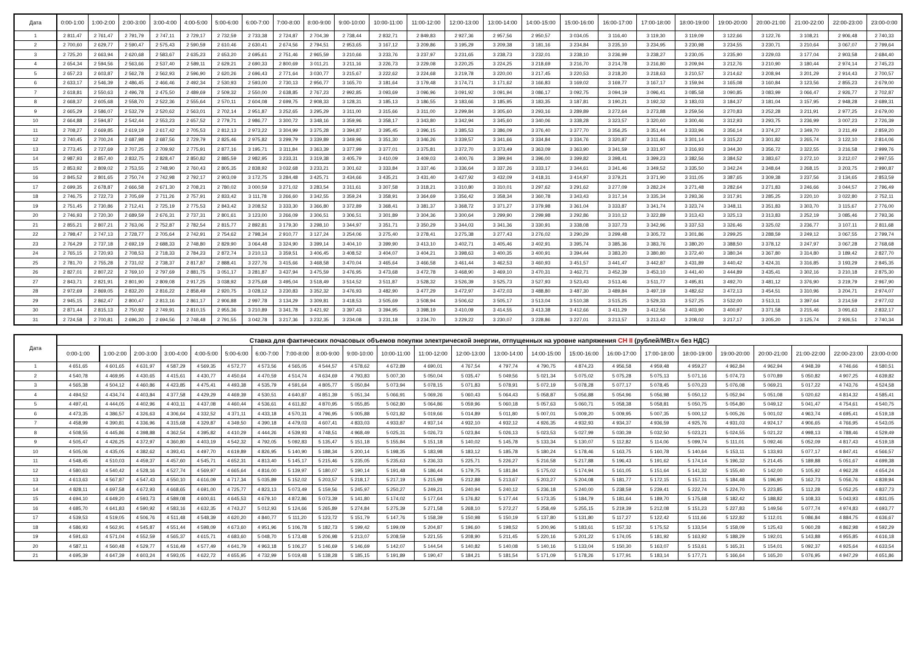| Дата | 0:00-1:00 | 1:00-2:00 | 2:00-3:00 | 3:00-4:00 | 4:00-5:00 | 5:00-6:00 | 6:00-7:00 | 7:00-8:00 | 8:00-9:00 | 9:00-10:00 | 10:00-11:00 | 11:00-12:00 | 12:00-13:00 | 13:00-14:00 | 14:00-15:00 | 15:00-16:00 | 16:00-17:00 | 17:00-18:00 | 18:00-19:00 | 19:00-20:00 | 20:00-21:00 | 21:00-22:00 | 22:00-23:00 | 23:00-0:00 |
| --- | --- | --- | --- | --- | --- | --- | --- | --- | --- | --- | --- | --- | --- | --- | --- | --- | --- | --- | --- | --- | --- | --- | --- | --- |
| 1 | 2 811,47 | 2 761,47 | 2 791,79 | 2 747,11 | 2 729,17 | 2 732,59 | 2 733,38 | 2 724,87 | 2 704,39 | 2 738,44 | 2 832,71 | 2 849,83 | 2 927,36 | 2 957,56 | 2 950,57 | 3 034,05 | 3 116,40 | 3 119,30 | 3 119,09 | 3 122,66 | 3 122,76 | 3 108,21 | 2 906,48 | 2 740,33 |
| 2 | 2 700,60 | 2 629,77 | 2 590,47 | 2 575,43 | 2 590,59 | 2 610,46 | 2 630,41 | 2 674,56 | 2 794,51 | 2 953,65 | 3 167,12 | 3 209,86 | 3 195,29 | 3 209,38 | 3 181,16 | 3 234,84 | 3 235,10 | 3 234,95 | 3 230,98 | 3 234,55 | 3 230,71 | 3 210,64 | 3 067,07 | 2 799,64 |
| 3 | 2 725,20 | 2 663,94 | 2 620,68 | 2 583,67 | 2 635,23 | 2 653,20 | 2 695,61 | 2 751,46 | 2 965,59 | 3 210,66 | 3 233,76 | 3 237,97 | 3 231,65 | 3 238,73 | 3 232,01 | 3 238,10 | 3 236,99 | 3 238,27 | 3 230,05 | 3 235,90 | 3 229,03 | 3 177,04 | 2 903,58 | 2 684,40 |
| 4 | 2 654,34 | 2 594,56 | 2 563,66 | 2 537,40 | 2 589,11 | 2 629,21 | 2 690,33 | 2 800,69 | 3 011,21 | 3 211,16 | 3 226,73 | 3 229,08 | 3 220,25 | 3 224,25 | 3 218,69 | 3 216,70 | 3 214,78 | 3 216,80 | 3 209,94 | 3 212,76 | 3 210,90 | 3 180,44 | 2 974,14 | 2 745,23 |
| 5 | 2 657,23 | 2 603,87 | 2 562,78 | 2 562,93 | 2 596,90 | 2 620,26 | 2 696,43 | 2 771,64 | 3 030,77 | 3 215,67 | 3 222,62 | 3 224,68 | 3 219,78 | 3 220,00 | 3 217,45 | 3 220,53 | 3 218,20 | 3 218,63 | 3 210,57 | 3 214,62 | 3 208,94 | 3 201,29 | 2 914,43 | 2 700,57 |
| 6 | 2 633,17 | 2 546,39 | 2 486,45 | 2 466,46 | 2 492,34 | 2 530,93 | 2 593,00 | 2 730,13 | 2 956,77 | 3 165,70 | 3 181,64 | 3 179,48 | 3 174,71 | 3 171,62 | 3 166,83 | 3 169,02 | 3 169,77 | 3 167,17 | 3 159,94 | 3 165,08 | 3 160,84 | 3 123,56 | 2 855,23 | 2 679,00 |
| 7 | 2 618,81 | 2 550,63 | 2 496,78 | 2 475,50 | 2 489,69 | 2 509,32 | 2 550,00 | 2 638,85 | 2 767,23 | 2 992,85 | 3 093,69 | 3 096,96 | 3 091,92 | 3 091,94 | 3 086,17 | 3 092,75 | 3 094,19 | 3 096,41 | 3 085,58 | 3 090,85 | 3 083,99 | 3 066,47 | 2 926,77 | 2 702,87 |
| 8 | 2 668,37 | 2 605,68 | 2 558,70 | 2 522,36 | 2 555,64 | 2 570,11 | 2 604,08 | 2 699,75 | 2 908,33 | 3 128,31 | 3 185,13 | 3 186,55 | 3 183,66 | 3 185,95 | 3 183,35 | 3 187,81 | 3 190,21 | 3 192,32 | 3 183,03 | 3 184,37 | 3 181,04 | 3 157,95 | 2 948,28 | 2 689,31 |
| 9 | 2 665,29 | 2 586,07 | 2 532,79 | 2 520,62 | 2 563,01 | 2 702,14 | 2 951,87 | 3 252,65 | 3 295,29 | 3 311,00 | 3 315,66 | 3 311,00 | 3 299,84 | 3 305,60 | 3 293,16 | 3 289,89 | 3 272,64 | 3 273,88 | 3 259,56 | 3 270,83 | 3 252,28 | 3 211,91 | 2 977,25 | 2 679,00 |
| 10 | 2 664,88 | 2 594,87 | 2 542,44 | 2 553,23 | 2 657,52 | 2 779,71 | 2 986,77 | 3 300,72 | 3 348,16 | 3 359,96 | 3 358,17 | 3 343,80 | 3 342,94 | 3 345,60 | 3 340,06 | 3 338,28 | 3 323,57 | 3 320,60 | 3 300,46 | 3 312,93 | 3 293,75 | 3 236,99 | 3 007,23 | 2 726,39 |
| 11 | 2 708,27 | 2 669,85 | 2 619,19 | 2 617,42 | 2 705,53 | 2 812,13 | 2 973,22 | 3 304,99 | 3 375,28 | 3 394,87 | 3 395,45 | 3 396,15 | 3 385,53 | 3 386,09 | 3 376,40 | 3 377,70 | 3 356,25 | 3 351,44 | 3 333,96 | 3 356,14 | 3 374,27 | 3 349,70 | 3 211,49 | 2 859,20 |
| 12 | 2 740,45 | 2 700,24 | 2 687,98 | 2 687,56 | 2 729,79 | 2 825,46 | 2 975,82 | 3 299,79 | 3 339,89 | 3 349,96 | 3 351,30 | 3 346,26 | 3 339,57 | 3 341,66 | 3 334,84 | 3 334,76 | 3 320,87 | 3 311,46 | 3 301,14 | 3 315,22 | 3 301,82 | 3 265,74 | 3 122,10 | 2 814,06 |
| 13 | 2 773,45 | 2 727,69 | 2 707,25 | 2 709,92 | 2 775,91 | 2 877,16 | 3 195,71 | 3 311,84 | 3 363,39 | 3 377,99 | 3 377,01 | 3 375,81 | 3 372,70 | 3 373,49 | 3 363,09 | 3 363,90 | 3 341,59 | 3 331,97 | 3 316,93 | 3 344,30 | 3 356,72 | 3 322,55 | 3 216,58 | 2 999,76 |
| 14 | 2 987,93 | 2 857,40 | 2 832,75 | 2 828,47 | 2 850,82 | 2 885,59 | 2 982,95 | 3 233,31 | 3 319,38 | 3 405,79 | 3 410,09 | 3 409,03 | 3 400,76 | 3 399,94 | 3 396,00 | 3 399,82 | 3 398,41 | 3 399,23 | 3 382,56 | 3 384,52 | 3 383,67 | 3 272,10 | 3 212,07 | 2 997,55 |
| 15 | 2 853,92 | 2 809,02 | 2 753,55 | 2 748,90 | 2 760,43 | 2 805,35 | 2 838,92 | 3 032,68 | 3 233,21 | 3 301,62 | 3 333,84 | 3 337,46 | 3 336,64 | 3 337,26 | 3 333,17 | 3 344,61 | 3 341,46 | 3 349,52 | 3 335,50 | 3 342,24 | 3 348,64 | 3 268,15 | 3 203,75 | 2 990,87 |
| 16 | 2 845,52 | 2 801,65 | 2 750,74 | 2 742,98 | 2 792,17 | 2 903,09 | 3 172,75 | 3 284,48 | 3 425,71 | 3 434,66 | 3 435,21 | 3 431,40 | 3 427,92 | 3 432,09 | 3 418,31 | 3 414,97 | 3 379,21 | 3 371,90 | 3 311,05 | 3 387,65 | 3 309,38 | 3 237,56 | 3 134,65 | 2 853,59 |
| 17 | 2 699,35 | 2 678,87 | 2 666,58 | 2 671,30 | 2 708,21 | 2 780,02 | 3 000,59 | 3 271,02 | 3 283,54 | 3 311,61 | 3 307,58 | 3 318,21 | 3 310,80 | 3 310,01 | 3 297,62 | 3 291,62 | 3 277,09 | 3 282,24 | 3 271,48 | 3 282,64 | 3 271,83 | 3 246,66 | 3 044,57 | 2 796,49 |
| 18 | 2 746,75 | 2 722,73 | 2 705,69 | 2 711,26 | 2 757,91 | 2 833,42 | 3 111,78 | 3 266,60 | 3 342,55 | 3 359,24 | 3 358,91 | 3 364,69 | 3 356,42 | 3 358,34 | 3 360,78 | 3 343,43 | 3 317,14 | 3 335,34 | 3 293,36 | 3 317,91 | 3 285,25 | 3 220,10 | 3 022,80 | 2 752,11 |
| 19 | 2 751,45 | 2 730,86 | 2 712,41 | 2 725,19 | 2 775,53 | 2 843,42 | 3 208,52 | 3 333,30 | 3 366,80 | 3 372,89 | 3 368,41 | 3 381,37 | 3 368,72 | 3 371,27 | 3 379,98 | 3 361,04 | 3 333,87 | 3 341,74 | 3 323,74 | 3 348,11 | 3 351,83 | 3 303,70 | 3 115,67 | 2 776,00 |
| 20 | 2 746,93 | 2 720,30 | 2 689,59 | 2 676,31 | 2 737,31 | 2 801,61 | 3 123,00 | 3 266,09 | 3 306,51 | 3 306,51 | 3 301,89 | 3 304,36 | 3 300,64 | 3 299,90 | 3 299,98 | 3 292,86 | 3 310,12 | 3 322,89 | 3 313,43 | 3 325,13 | 3 313,83 | 3 252,19 | 3 085,46 | 2 793,36 |
| 21 | 2 855,21 | 2 807,21 | 2 763,06 | 2 752,87 | 2 782,54 | 2 815,77 | 2 892,81 | 3 179,30 | 3 298,10 | 3 344,97 | 3 351,71 | 3 350,29 | 3 344,03 | 3 341,36 | 3 330,91 | 3 338,08 | 3 337,73 | 3 342,96 | 3 337,53 | 3 326,46 | 3 325,02 | 3 236,77 | 3 107,11 | 2 811,68 |
| 22 | 2 798,47 | 2 747,13 | 2 728,77 | 2 705,64 | 2 742,91 | 2 754,62 | 2 798,34 | 2 910,77 | 3 127,24 | 3 254,06 | 3 275,40 | 3 278,41 | 3 275,38 | 3 277,43 | 3 276,02 | 3 290,29 | 3 299,48 | 3 305,72 | 3 301,86 | 3 299,25 | 3 288,59 | 3 249,12 | 3 067,55 | 2 799,74 |
| 23 | 2 764,29 | 2 737,18 | 2 692,19 | 2 688,33 | 2 748,80 | 2 829,90 | 3 064,48 | 3 324,90 | 3 399,14 | 3 404,10 | 3 399,90 | 3 413,10 | 3 402,71 | 3 405,46 | 3 402,91 | 3 395,74 | 3 385,36 | 3 383,76 | 3 380,20 | 3 388,50 | 3 378,12 | 3 247,97 | 3 067,28 | 2 768,68 |
| 24 | 2 765,15 | 2 720,93 | 2 708,53 | 2 718,33 | 2 784,23 | 2 872,74 | 3 210,13 | 3 359,51 | 3 406,45 | 3 408,52 | 3 404,07 | 3 404,21 | 3 398,63 | 3 400,35 | 3 400,91 | 3 394,44 | 3 383,20 | 3 380,80 | 3 372,40 | 3 380,34 | 3 367,80 | 3 314,80 | 3 189,42 | 2 827,70 |
| 25 | 2 781,70 | 2 755,28 | 2 731,02 | 2 738,37 | 2 817,87 | 2 888,41 | 3 227,76 | 3 415,66 | 3 468,58 | 3 470,04 | 3 465,64 | 3 466,58 | 3 461,44 | 3 462,53 | 3 460,93 | 3 451,57 | 3 441,47 | 3 442,87 | 3 431,89 | 3 440,42 | 3 424,31 | 3 316,85 | 3 193,29 | 2 845,35 |
| 26 | 2 827,01 | 2 807,22 | 2 769,10 | 2 797,69 | 2 881,75 | 3 051,17 | 3 281,87 | 3 437,94 | 3 475,59 | 3 476,95 | 3 473,68 | 3 472,78 | 3 468,90 | 3 469,10 | 3 470,31 | 3 462,71 | 3 452,39 | 3 453,10 | 3 441,40 | 3 444,89 | 3 435,41 | 3 302,16 | 3 210,18 | 2 875,30 |
| 27 | 2 843,71 | 2 821,91 | 2 801,90 | 2 809,08 | 2 917,25 | 3 038,92 | 3 275,68 | 3 495,04 | 3 518,49 | 3 514,52 | 3 511,87 | 3 528,32 | 3 526,39 | 3 525,73 | 3 527,93 | 3 523,43 | 3 513,46 | 3 511,77 | 3 495,81 | 3 492,70 | 3 481,12 | 3 376,90 | 3 219,79 | 2 967,90 |
| 28 | 2 972,69 | 2 869,05 | 2 832,20 | 2 816,22 | 2 858,49 | 2 920,75 | 3 028,12 | 3 230,83 | 3 352,32 | 3 476,93 | 3 482,90 | 3 477,29 | 3 472,97 | 3 472,03 | 3 488,80 | 3 487,30 | 3 489,84 | 3 497,19 | 3 482,62 | 3 472,13 | 3 454,51 | 3 310,96 | 3 204,71 | 2 974,07 |
| 29 | 2 945,15 | 2 862,47 | 2 800,47 | 2 813,16 | 2 861,17 | 2 906,88 | 2 997,78 | 3 134,29 | 3 309,81 | 3 418,53 | 3 505,69 | 3 508,94 | 3 506,62 | 3 505,17 | 3 513,04 | 3 510,38 | 3 515,25 | 3 529,33 | 3 527,25 | 3 532,00 | 3 513,11 | 3 397,64 | 3 214,59 | 2 977,02 |
| 30 | 2 871,44 | 2 815,13 | 2 750,92 | 2 749,91 | 2 810,15 | 2 955,36 | 3 210,89 | 3 341,78 | 3 421,92 | 3 397,43 | 3 394,95 | 3 398,19 | 3 410,09 | 3 414,55 | 3 413,38 | 3 412,66 | 3 411,29 | 3 412,56 | 3 403,90 | 3 400,97 | 3 371,58 | 3 215,46 | 3 091,63 | 2 832,17 |
| 31 | 2 724,58 | 2 700,81 | 2 696,20 | 2 694,56 | 2 748,48 | 2 791,55 | 3 042,78 | 3 217,36 | 3 232,35 | 3 234,08 | 3 231,18 | 3 234,70 | 3 229,22 | 3 230,07 | 3 228,86 | 3 227,01 | 3 213,57 | 3 213,42 | 3 208,02 | 3 217,17 | 3 205,20 | 3 125,74 | 2 926,51 | 2 740,34 |
| Дата | Ставка для фактических почасовых объемов покупки электрической энергии, отпущенных на уровне напряжения СН II (рублей/МВт.ч без НДС) | | | | | | | | | | | | | | | | | | | | | | | |
| --- | --- | --- | --- | --- | --- | --- | --- | --- | --- | --- | --- | --- | --- | --- | --- | --- | --- | --- | --- | --- | --- | --- | --- | --- |
| | 0:00-1:00 | 1:00-2:00 | 2:00-3:00 | 3:00-4:00 | 4:00-5:00 | 5:00-6:00 | 6:00-7:00 | 7:00-8:00 | 8:00-9:00 | 9:00-10:00 | 10:00-11:00 | 11:00-12:00 | 12:00-13:00 | 13:00-14:00 | 14:00-15:00 | 15:00-16:00 | 16:00-17:00 | 17:00-18:00 | 18:00-19:00 | 19:00-20:00 | 20:00-21:00 | 21:00-22:00 | 22:00-23:00 | 23:00-0:00 |
| 1 | 4 651,65 | 4 601,65 | 4 631,97 | 4 587,29 | 4 569,35 | 4 572,77 | 4 573,56 | 4 565,05 | 4 544,57 | 4 578,62 | 4 672,89 | 4 690,01 | 4 767,54 | 4 797,74 | 4 790,75 | 4 874,23 | 4 956,58 | 4 959,48 | 4 959,27 | 4 962,84 | 4 962,94 | 4 948,39 | 4 746,66 | 4 580,51 |
| 2 | 4 540,78 | 4 469,95 | 4 430,65 | 4 415,61 | 4 430,77 | 4 450,64 | 4 470,59 | 4 514,74 | 4 634,69 | 4 793,83 | 5 007,30 | 5 050,04 | 5 035,47 | 5 049,56 | 5 021,34 | 5 075,02 | 5 075,28 | 5 075,13 | 5 071,16 | 5 074,73 | 5 070,89 | 5 050,82 | 4 907,25 | 4 639,82 |
| 3 | 4 565,38 | 4 504,12 | 4 460,86 | 4 423,85 | 4 475,41 | 4 493,38 | 4 535,79 | 4 591,64 | 4 805,77 | 5 050,84 | 5 073,94 | 5 078,15 | 5 071,83 | 5 078,91 | 5 072,19 | 5 078,28 | 5 077,17 | 5 078,45 | 5 070,23 | 5 076,08 | 5 069,21 | 5 017,22 | 4 743,76 | 4 524,58 |
| 4 | 4 494,52 | 4 434,74 | 4 403,84 | 4 377,58 | 4 429,29 | 4 469,39 | 4 530,51 | 4 640,87 | 4 851,39 | 5 051,34 | 5 066,91 | 5 069,26 | 5 060,43 | 5 064,43 | 5 058,87 | 5 056,88 | 5 054,96 | 5 056,98 | 5 050,12 | 5 052,94 | 5 051,08 | 5 020,62 | 4 814,32 | 4 585,41 |
| 5 | 4 497,41 | 4 444,05 | 4 402,96 | 4 403,11 | 4 437,08 | 4 460,44 | 4 536,61 | 4 611,82 | 4 870,95 | 5 055,85 | 5 062,80 | 5 064,86 | 5 059,96 | 5 060,18 | 5 057,63 | 5 060,71 | 5 058,38 | 5 058,81 | 5 050,75 | 5 054,80 | 5 049,12 | 5 041,47 | 4 754,61 | 4 540,75 |
| 6 | 4 473,35 | 4 386,57 | 4 326,63 | 4 306,64 | 4 332,52 | 4 371,11 | 4 433,18 | 4 570,31 | 4 796,95 | 5 005,88 | 5 021,82 | 5 019,66 | 5 014,89 | 5 011,80 | 5 007,01 | 5 009,20 | 5 009,95 | 5 007,35 | 5 000,12 | 5 005,26 | 5 001,02 | 4 963,74 | 4 695,41 | 4 519,18 |
| 7 | 4 458,99 | 4 390,81 | 4 336,96 | 4 315,68 | 4 329,87 | 4 349,50 | 4 390,18 | 4 479,03 | 4 607,41 | 4 833,03 | 4 933,87 | 4 937,14 | 4 932,10 | 4 932,12 | 4 926,35 | 4 932,93 | 4 934,37 | 4 936,59 | 4 925,76 | 4 931,03 | 4 924,17 | 4 906,65 | 4 766,95 | 4 543,05 |
| 8 | 4 508,55 | 4 445,86 | 4 398,88 | 4 362,54 | 4 395,82 | 4 410,29 | 4 444,26 | 4 539,93 | 4 748,51 | 4 968,49 | 5 025,31 | 5 026,73 | 5 023,84 | 5 026,13 | 5 023,53 | 5 027,99 | 5 030,39 | 5 032,50 | 5 023,21 | 5 024,55 | 5 021,22 | 4 998,13 | 4 788,46 | 4 529,49 |
| 9 | 4 505,47 | 4 426,25 | 4 372,97 | 4 360,80 | 4 403,19 | 4 542,32 | 4 792,05 | 5 092,83 | 5 135,47 | 5 151,18 | 5 155,84 | 5 151,18 | 5 140,02 | 5 145,78 | 5 133,34 | 5 130,07 | 5 112,82 | 5 114,06 | 5 099,74 | 5 111,01 | 5 092,46 | 5 052,09 | 4 817,43 | 4 519,18 |
| 10 | 4 505,06 | 4 435,05 | 4 382,62 | 4 393,41 | 4 497,70 | 4 619,89 | 4 826,95 | 5 140,90 | 5 188,34 | 5 200,14 | 5 198,35 | 5 183,98 | 5 183,12 | 5 185,78 | 5 180,24 | 5 178,46 | 5 163,75 | 5 160,78 | 5 140,64 | 5 153,11 | 5 133,93 | 5 077,17 | 4 847,41 | 4 566,57 |
| 11 | 4 548,45 | 4 510,03 | 4 459,37 | 4 457,60 | 4 545,71 | 4 652,31 | 4 813,40 | 5 145,17 | 5 215,46 | 5 235,05 | 5 235,63 | 5 236,33 | 5 225,71 | 5 226,27 | 5 216,58 | 5 217,88 | 5 196,43 | 5 191,62 | 5 174,14 | 5 196,32 | 5 214,45 | 5 189,88 | 5 051,67 | 4 699,38 |
| 12 | 4 580,63 | 4 540,42 | 4 528,16 | 4 527,74 | 4 569,97 | 4 665,64 | 4 816,00 | 5 139,97 | 5 180,07 | 5 190,14 | 5 191,48 | 5 186,44 | 5 179,75 | 5 181,84 | 5 175,02 | 5 174,94 | 5 161,05 | 5 151,64 | 5 141,32 | 5 155,40 | 5 142,00 | 5 105,92 | 4 962,28 | 4 654,24 |
| 13 | 4 613,63 | 4 567,87 | 4 547,43 | 4 550,10 | 4 616,09 | 4 717,34 | 5 035,89 | 5 152,02 | 5 203,57 | 5 218,17 | 5 217,19 | 5 215,99 | 5 212,88 | 5 213,67 | 5 203,27 | 5 204,08 | 5 181,77 | 5 172,15 | 5 157,11 | 5 184,48 | 5 196,90 | 5 162,73 | 5 056,76 | 4 839,94 |
| 14 | 4 828,11 | 4 697,58 | 4 672,93 | 4 668,65 | 4 691,00 | 4 725,77 | 4 823,13 | 5 073,49 | 5 159,56 | 5 245,97 | 5 250,27 | 5 249,21 | 5 240,94 | 5 240,12 | 5 236,18 | 5 240,00 | 5 238,59 | 5 239,41 | 5 222,74 | 5 224,70 | 5 223,85 | 5 112,28 | 5 052,25 | 4 837,73 |
| 15 | 4 694,10 | 4 649,20 | 4 593,73 | 4 589,08 | 4 600,61 | 4 645,53 | 4 679,10 | 4 872,86 | 5 073,39 | 5 141,80 | 5 174,02 | 5 177,64 | 5 176,82 | 5 177,44 | 5 173,35 | 5 184,79 | 5 181,64 | 5 189,70 | 5 175,68 | 5 182,42 | 5 188,82 | 5 108,33 | 5 043,93 | 4 831,05 |
| 16 | 4 685,70 | 4 641,83 | 4 590,92 | 4 583,16 | 4 632,35 | 4 743,27 | 5 012,93 | 5 124,66 | 5 265,89 | 5 274,84 | 5 275,39 | 5 271,58 | 5 268,10 | 5 272,27 | 5 258,49 | 5 255,15 | 5 219,39 | 5 212,08 | 5 151,23 | 5 227,83 | 5 149,56 | 5 077,74 | 4 974,83 | 4 693,77 |
| 17 | 4 539,53 | 4 519,05 | 4 506,76 | 4 511,48 | 4 548,39 | 4 620,20 | 4 840,77 | 5 111,20 | 5 123,72 | 5 151,79 | 5 147,76 | 5 158,39 | 5 150,98 | 5 150,19 | 5 137,80 | 5 131,80 | 5 117,27 | 5 122,42 | 5 111,66 | 5 122,82 | 5 112,01 | 5 086,84 | 4 884,75 | 4 636,67 |
| 18 | 4 586,93 | 4 562,91 | 4 545,87 | 4 551,44 | 4 598,09 | 4 673,60 | 4 951,96 | 5 106,78 | 5 182,73 | 5 199,42 | 5 199,09 | 5 204,87 | 5 196,60 | 5 198,52 | 5 200,96 | 5 183,61 | 5 157,32 | 5 175,52 | 5 133,54 | 5 158,09 | 5 125,43 | 5 060,28 | 4 862,98 | 4 592,29 |
| 19 | 4 591,63 | 4 571,04 | 4 552,59 | 4 565,37 | 4 615,71 | 4 683,60 | 5 048,70 | 5 173,48 | 5 206,98 | 5 213,07 | 5 208,59 | 5 221,55 | 5 208,90 | 5 211,45 | 5 220,16 | 5 201,22 | 5 174,05 | 5 181,92 | 5 163,92 | 5 188,29 | 5 192,01 | 5 143,88 | 4 955,85 | 4 616,18 |
| 20 | 4 587,11 | 4 560,48 | 4 529,77 | 4 516,49 | 4 577,49 | 4 641,79 | 4 963,18 | 5 106,27 | 5 146,69 | 5 146,69 | 5 142,07 | 5 144,54 | 5 140,82 | 5 140,08 | 5 140,16 | 5 133,04 | 5 150,30 | 5 163,07 | 5 153,61 | 5 165,31 | 5 154,01 | 5 092,37 | 4 925,64 | 4 633,54 |
| 21 | 4 695,39 | 4 647,39 | 4 603,24 | 4 593,05 | 4 622,72 | 4 655,95 | 4 732,99 | 5 019,48 | 5 138,28 | 5 185,15 | 5 191,89 | 5 190,47 | 5 184,21 | 5 181,54 | 5 171,09 | 5 178,26 | 5 177,91 | 5 183,14 | 5 177,71 | 5 166,64 | 5 165,20 | 5 076,95 | 4 947,29 | 4 651,86 |